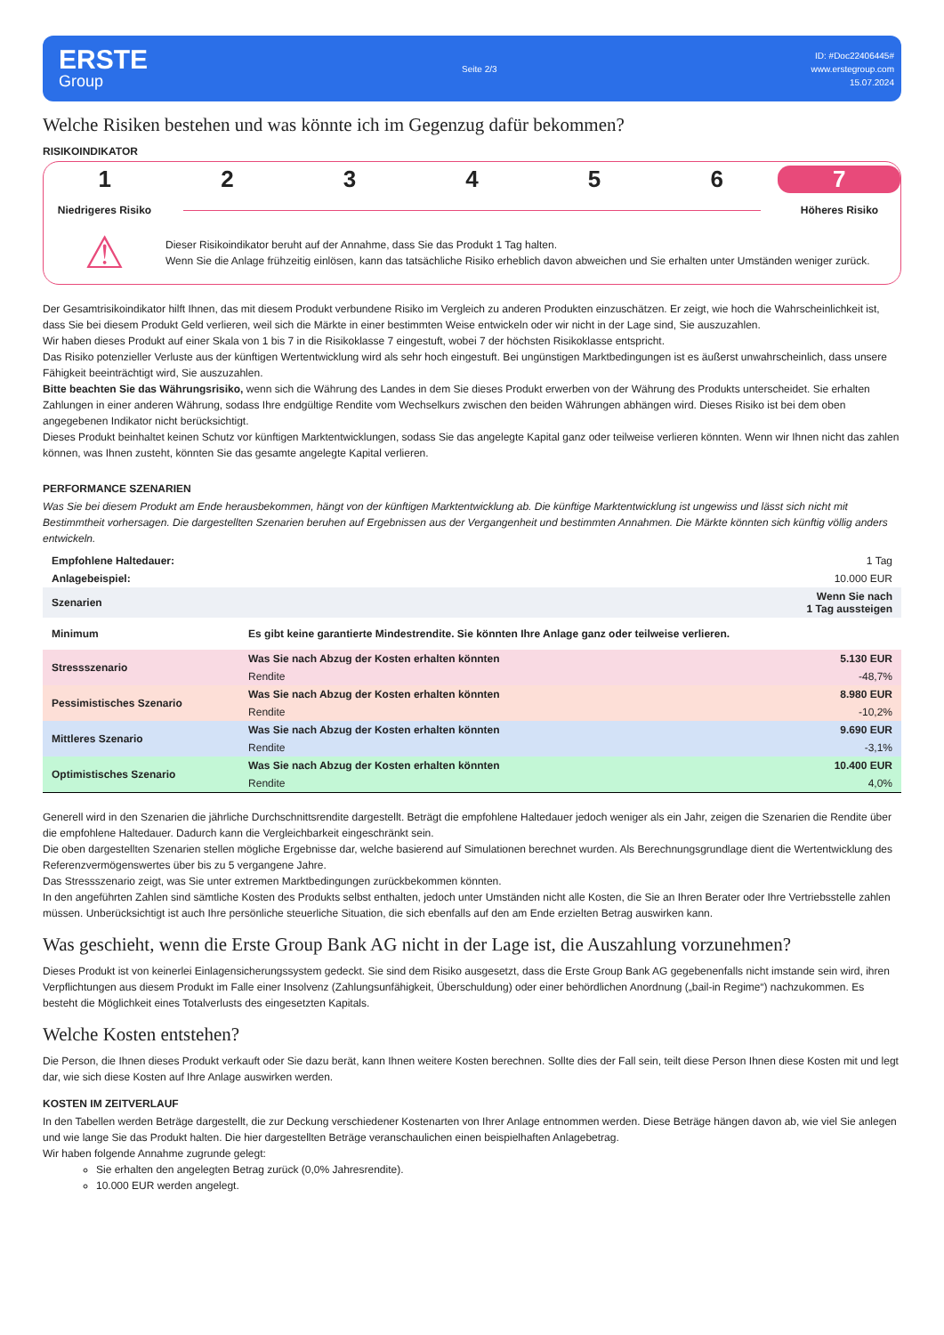ERSTE
Group
Seite 2/3
ID: #Doc22406445#
www.erstegroup.com
15.07.2024
Welche Risiken bestehen und was könnte ich im Gegenzug dafür bekommen?
RISIKOINDIKATOR
1 2 3 4 5 6 7
Niedrigeres Risiko Höheres Risiko
⚠
Dieser Risikoindikator beruht auf der Annahme, dass Sie das Produkt 1 Tag halten.
Wenn Sie die Anlage frühzeitig einlösen, kann das tatsächliche Risiko erheblich davon abweichen und Sie erhalten unter Umständen weniger zurück.
Der Gesamtrisikoindikator hilft Ihnen, das mit diesem Produkt verbundene Risiko im Vergleich zu anderen Produkten einzuschätzen. Er zeigt, wie hoch die Wahrscheinlichkeit ist, dass Sie bei diesem Produkt Geld verlieren, weil sich die Märkte in einer bestimmten Weise entwickeln oder wir nicht in der Lage sind, Sie auszuzahlen.
Wir haben dieses Produkt auf einer Skala von 1 bis 7 in die Risikoklasse 7 eingestuft, wobei 7 der höchsten Risikoklasse entspricht.
Das Risiko potenzieller Verluste aus der künftigen Wertentwicklung wird als sehr hoch eingestuft. Bei ungünstigen Marktbedingungen ist es äußerst unwahrscheinlich, dass unsere Fähigkeit beeinträchtigt wird, Sie auszuzahlen.
Bitte beachten Sie das Währungsrisiko, wenn sich die Währung des Landes in dem Sie dieses Produkt erwerben von der Währung des Produkts unterscheidet. Sie erhalten Zahlungen in einer anderen Währung, sodass Ihre endgültige Rendite vom Wechselkurs zwischen den beiden Währungen abhängen wird. Dieses Risiko ist bei dem oben angegebenen Indikator nicht berücksichtigt.
Dieses Produkt beinhaltet keinen Schutz vor künftigen Marktentwicklungen, sodass Sie das angelegte Kapital ganz oder teilweise verlieren könnten. Wenn wir Ihnen nicht das zahlen können, was Ihnen zusteht, könnten Sie das gesamte angelegte Kapital verlieren.
PERFORMANCE SZENARIEN
Was Sie bei diesem Produkt am Ende herausbekommen, hängt von der künftigen Marktentwicklung ab. Die künftige Marktentwicklung ist ungewiss und lässt sich nicht mit Bestimmtheit vorhersagen. Die dargestellten Szenarien beruhen auf Ergebnissen aus der Vergangenheit und bestimmten Annahmen. Die Märkte könnten sich künftig völlig anders entwickeln.
| Empfohlene Haltedauer: | | 1 Tag |
| Anlagebeispiel: | | 10.000 EUR |
| Szenarien | | Wenn Sie nach 1 Tag aussteigen |
| Minimum | Es gibt keine garantierte Mindestrendite. Sie könnten Ihre Anlage ganz oder teilweise verlieren. | |
| Stressszenario | Was Sie nach Abzug der Kosten erhalten könnten | 5.130 EUR |
| | Rendite | -48,7% |
| Pessimistisches Szenario | Was Sie nach Abzug der Kosten erhalten könnten | 8.980 EUR |
| | Rendite | -10,2% |
| Mittleres Szenario | Was Sie nach Abzug der Kosten erhalten könnten | 9.690 EUR |
| | Rendite | -3,1% |
| Optimistisches Szenario | Was Sie nach Abzug der Kosten erhalten könnten | 10.400 EUR |
| | Rendite | 4,0% |
Generell wird in den Szenarien die jährliche Durchschnittsrendite dargestellt. Beträgt die empfohlene Haltedauer jedoch weniger als ein Jahr, zeigen die Szenarien die Rendite über die empfohlene Haltedauer. Dadurch kann die Vergleichbarkeit eingeschränkt sein.
Die oben dargestellten Szenarien stellen mögliche Ergebnisse dar, welche basierend auf Simulationen berechnet wurden. Als Berechnungsgrundlage dient die Wertentwicklung des Referenzvermögenswertes über bis zu 5 vergangene Jahre.
Das Stressszenario zeigt, was Sie unter extremen Marktbedingungen zurückbekommen könnten.
In den angeführten Zahlen sind sämtliche Kosten des Produkts selbst enthalten, jedoch unter Umständen nicht alle Kosten, die Sie an Ihren Berater oder Ihre Vertriebsstelle zahlen müssen. Unberücksichtigt ist auch Ihre persönliche steuerliche Situation, die sich ebenfalls auf den am Ende erzielten Betrag auswirken kann.
Was geschieht, wenn die Erste Group Bank AG nicht in der Lage ist, die Auszahlung vorzunehmen?
Dieses Produkt ist von keinerlei Einlagensicherungssystem gedeckt. Sie sind dem Risiko ausgesetzt, dass die Erste Group Bank AG gegebenenfalls nicht imstande sein wird, ihren Verpflichtungen aus diesem Produkt im Falle einer Insolvenz (Zahlungsunfähigkeit, Überschuldung) oder einer behördlichen Anordnung („bail-in Regime“) nachzukommen. Es besteht die Möglichkeit eines Totalverlusts des eingesetzten Kapitals.
Welche Kosten entstehen?
Die Person, die Ihnen dieses Produkt verkauft oder Sie dazu berät, kann Ihnen weitere Kosten berechnen. Sollte dies der Fall sein, teilt diese Person Ihnen diese Kosten mit und legt dar, wie sich diese Kosten auf Ihre Anlage auswirken werden.
KOSTEN IM ZEITVERLAUF
In den Tabellen werden Beträge dargestellt, die zur Deckung verschiedener Kostenarten von Ihrer Anlage entnommen werden. Diese Beträge hängen davon ab, wie viel Sie anlegen und wie lange Sie das Produkt halten. Die hier dargestellten Beträge veranschaulichen einen beispielhaften Anlagebetrag.
Wir haben folgende Annahme zugrunde gelegt:
Sie erhalten den angelegten Betrag zurück (0,0% Jahresrendite).
10.000 EUR werden angelegt.